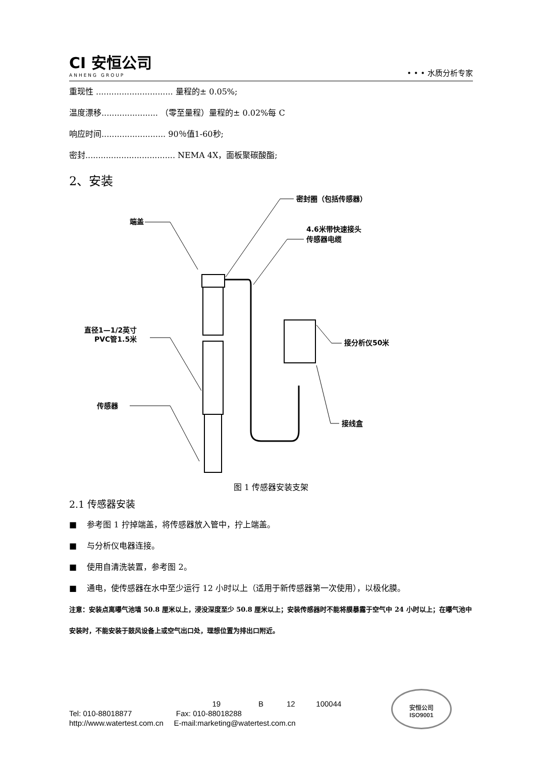CI 安恒公司
ANHENG GROUP
• • • 水质分析专家
重现性 .............................. 量程的± 0.05%;
温度漂移...................... （零至量程）量程的± 0.02%每 C
响应时间......................... 90％值1-60秒;
密封................................... NEMA 4X，面板聚碳酸酯;
2、安装
端盖
密封圈（包括传感器）
4.6米带快速接头
传感器电缆
直径1—1/2英寸
PVC管1.5米
接分析仪50米
传感器
接线盒
图 1 传感器安装支架
2.1 传感器安装
■ 参考图 1 拧掉端盖，将传感器放入管中，拧上端盖。
■ 与分析仪电器连接。
■ 使用自清洗装置，参考图 2。
■ 通电，使传感器在水中至少运行 12 小时以上（适用于新传感器第一次使用），以极化膜。
注意：安装点离曝气池墙 50.8 厘米以上，浸没深度至少 50.8 厘米以上；安装传感器时不能将膜暴露于空气中 24 小时以上；在曝气池中安装时，不能安装于鼓风设备上或空气出口处，理想位置为排出口附近。
19 B 12 100044
Tel: 010-88018877 Fax: 010-88018288
http://www.watertest.com.cn E-mail:marketing@watertest.com.cn
安恒公司
ISO9001